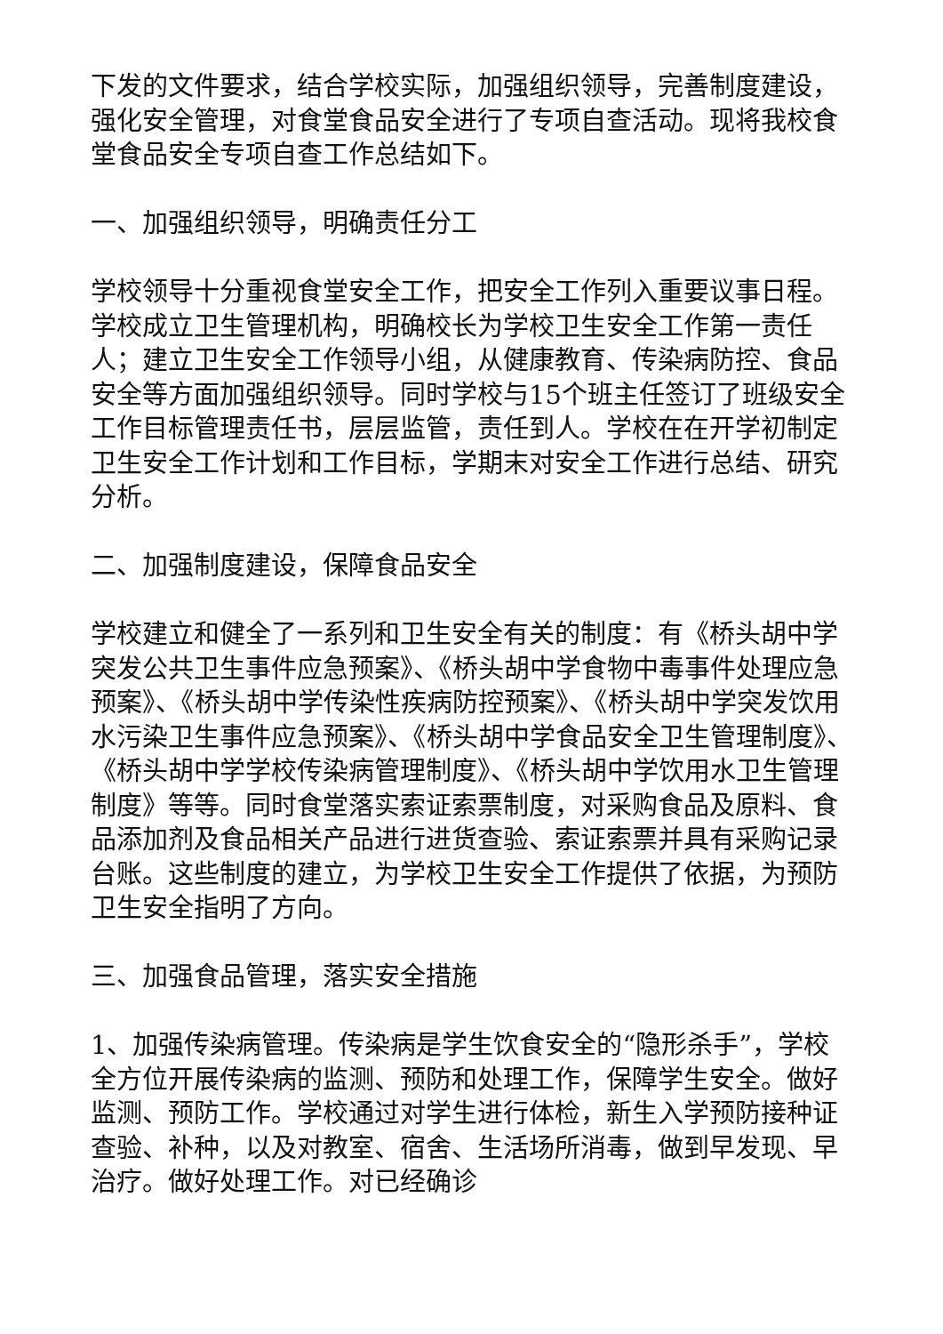下发的文件要求，结合学校实际，加强组织领导，完善制度建设，强化安全管理，对食堂食品安全进行了专项自查活动。现将我校食堂食品安全专项自查工作总结如下。
一、加强组织领导，明确责任分工
学校领导十分重视食堂安全工作，把安全工作列入重要议事日程。学校成立卫生管理机构，明确校长为学校卫生安全工作第一责任人；建立卫生安全工作领导小组，从健康教育、传染病防控、食品安全等方面加强组织领导。同时学校与15个班主任签订了班级安全工作目标管理责任书，层层监管，责任到人。学校在在开学初制定卫生安全工作计划和工作目标，学期末对安全工作进行总结、研究分析。
二、加强制度建设，保障食品安全
学校建立和健全了一系列和卫生安全有关的制度：有《桥头胡中学突发公共卫生事件应急预案》、《桥头胡中学食物中毒事件处理应急预案》、《桥头胡中学传染性疾病防控预案》、《桥头胡中学突发饮用水污染卫生事件应急预案》、《桥头胡中学食品安全卫生管理制度》、《桥头胡中学学校传染病管理制度》、《桥头胡中学饮用水卫生管理制度》等等。同时食堂落实索证索票制度，对采购食品及原料、食品添加剂及食品相关产品进行进货查验、索证索票并具有采购记录台账。这些制度的建立，为学校卫生安全工作提供了依据，为预防卫生安全指明了方向。
三、加强食品管理，落实安全措施
1、加强传染病管理。传染病是学生饮食安全的“隐形杀手”，学校全方位开展传染病的监测、预防和处理工作，保障学生安全。做好监测、预防工作。学校通过对学生进行体检，新生入学预防接种证查验、补种，以及对教室、宿舍、生活场所消毒，做到早发现、早治疗。做好处理工作。对已经确诊